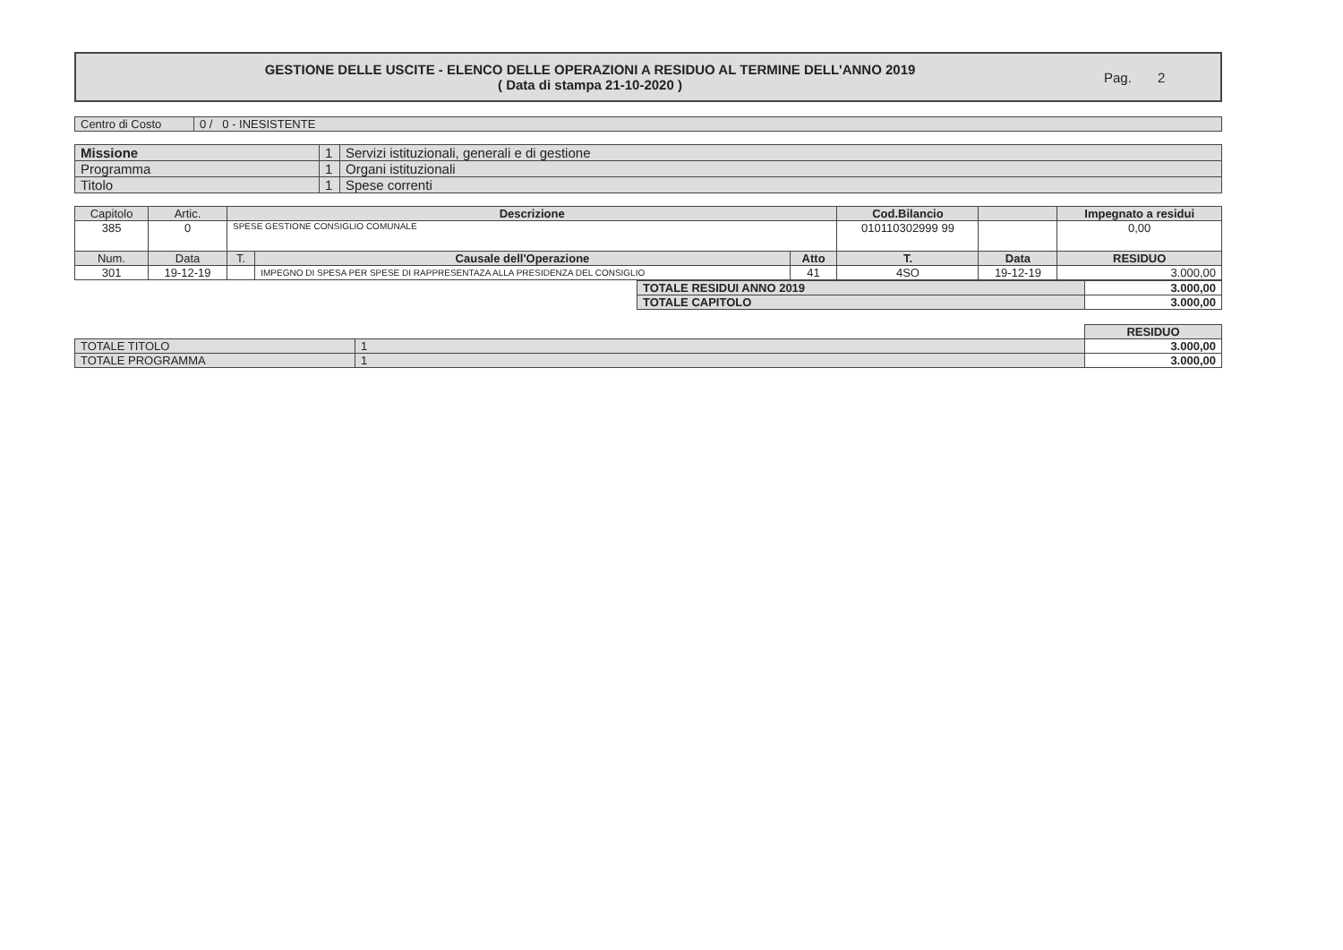GESTIONE DELLE USCITE - ELENCO DELLE OPERAZIONI A RESIDUO AL TERMINE DELL'ANNO 2019
( Data di stampa 21-10-2020 )
Pag. 2
| Centro di Costo | 0 / 0 - INESISTENTE |
| Missione | 1 | Servizi istituzionali, generali e di gestione |
| Programma | 1 | Organi istituzionali |
| Titolo | 1 | Spese correnti |
| Capitolo | Artic. | Descrizione | | | Cod.Bilancio | | | Impegnato a residui |
| --- | --- | --- | --- | --- | --- | --- | --- | --- |
| 385 | 0 | SPESE GESTIONE CONSIGLIO COMUNALE | | | 010110302999 99 | | | 0,00 |
| Num. | Data | T. | Causale dell'Operazione | Atto | T. | Data | | RESIDUO |
| 301 | 19-12-19 | | IMPEGNO DI SPESA PER SPESE DI RAPPRESENTAZA ALLA PRESIDENZA DEL CONSIGLIO | 41 | 4SO | 19-12-19 | | 3.000,00 |
| TOTALE RESIDUI ANNO 2019 | 3.000,00 |
| TOTALE CAPITOLO | 3.000,00 |
| | | RESIDUO |
| TOTALE TITOLO | 1 | 3.000,00 |
| TOTALE PROGRAMMA | 1 | 3.000,00 |